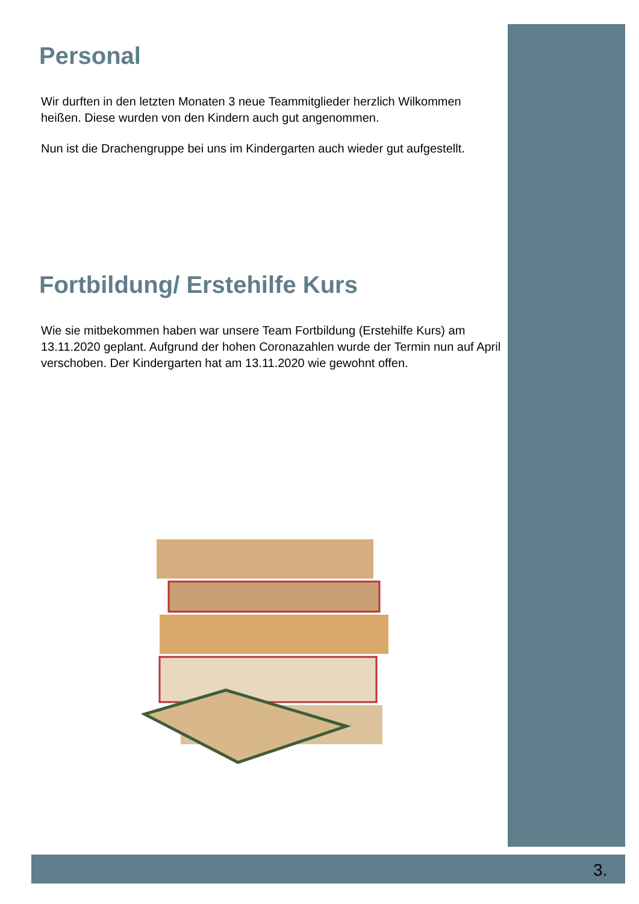Personal
Wir durften in den letzten Monaten 3 neue Teammitglieder herzlich Wilkommen heißen. Diese wurden von den Kindern auch gut angenommen.
Nun ist die Drachengruppe bei uns im Kindergarten auch wieder gut aufgestellt.
Fortbildung/ Erstehilfe Kurs
Wie sie mitbekommen haben war unsere Team Fortbildung (Erstehilfe Kurs) am 13.11.2020 geplant. Aufgrund der hohen Coronazahlen wurde der Termin nun auf April verschoben. Der Kindergarten hat am 13.11.2020 wie gewohnt offen.
3.